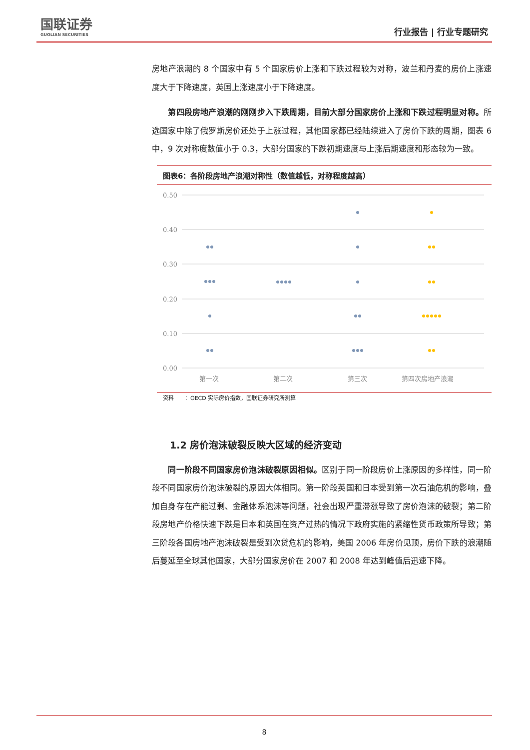国联证券
GUOLIAN SECURITIES
行业报告 | 行业专题研究
房地产浪潮的 8 个国家中有 5 个国家房价上涨和下跌过程较为对称，波兰和丹麦的房价上涨速度大于下降速度，英国上涨速度小于下降速度。
　　第四段房地产浪潮的刚刚步入下跌周期，目前大部分国家房价上涨和下跌过程明显对称。所选国家中除了俄罗斯房价还处于上涨过程，其他国家都已经陆续进入了房价下跌的周期，图表 6 中，9 次对称度数值小于 0.3，大部分国家的下跌初期速度与上涨后期速度和形态较为一致。
图表6：各阶段房地产浪潮对称性（数值越低，对称程度越高）
0.50
0.40
0.30
0.20
0.10
0.00
第一次
第二次
第三次
第四次房地产浪潮
资料　　：OECD 实际房价指数，国联证券研究所测算
1.2 房价泡沫破裂反映大区域的经济变动
　　同一阶段不同国家房价泡沫破裂原因相似。区别于同一阶段房价上涨原因的多样性，同一阶段不同国家房价泡沫破裂的原因大体相同。第一阶段英国和日本受到第一次石油危机的影响，叠加自身存在产能过剩、金融体系泡沫等问题，社会出现严重滞涨导致了房价泡沫的破裂；第二阶段房地产价格快速下跌是日本和英国在资产过热的情况下政府实施的紧缩性货币政策所导致；第三阶段各国房地产泡沫破裂是受到次贷危机的影响，美国 2006 年房价见顶，房价下跌的浪潮随后蔓延至全球其他国家，大部分国家房价在 2007 和 2008 年达到峰值后迅速下降。
8